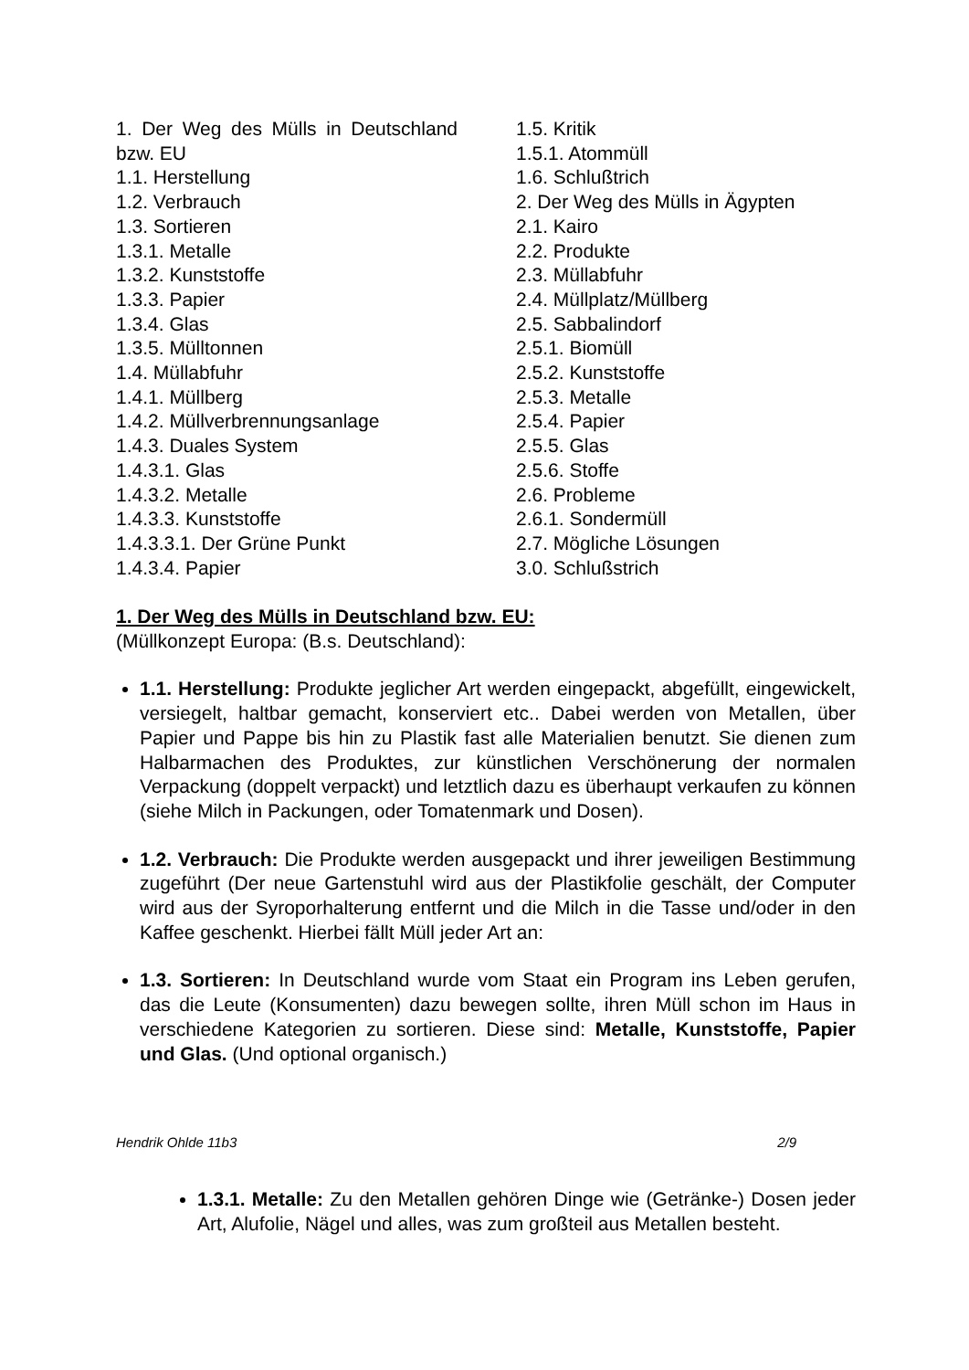1. Der Weg des Mülls in Deutschland bzw. EU
1.1. Herstellung
1.2. Verbrauch
1.3. Sortieren
1.3.1. Metalle
1.3.2. Kunststoffe
1.3.3. Papier
1.3.4. Glas
1.3.5. Mülltonnen
1.4. Müllabfuhr
1.4.1. Müllberg
1.4.2. Müllverbrennungsanlage
1.4.3. Duales System
1.4.3.1. Glas
1.4.3.2. Metalle
1.4.3.3. Kunststoffe
1.4.3.3.1. Der Grüne Punkt
1.4.3.4. Papier
1.5. Kritik
1.5.1. Atommüll
1.6. Schlußtrich
2. Der Weg des Mülls in Ägypten
2.1. Kairo
2.2. Produkte
2.3. Müllabfuhr
2.4. Müllplatz/Müllberg
2.5. Sabbalindorf
2.5.1. Biomüll
2.5.2. Kunststoffe
2.5.3. Metalle
2.5.4. Papier
2.5.5. Glas
2.5.6. Stoffe
2.6. Probleme
2.6.1. Sondermüll
2.7. Mögliche Lösungen
3.0. Schlußstrich
1. Der Weg des Mülls in Deutschland bzw. EU:
(Müllkonzept Europa: (B.s. Deutschland):
1.1. Herstellung: Produkte jeglicher Art werden eingepackt, abgefüllt, eingewickelt, versiegelt, haltbar gemacht, konserviert etc.. Dabei werden von Metallen, über Papier und Pappe bis hin zu Plastik fast alle Materialien benutzt. Sie dienen zum Halbarmachen des Produktes, zur künstlichen Verschönerung der normalen Verpackung (doppelt verpackt) und letztlich dazu es überhaupt verkaufen zu können (siehe Milch in Packungen, oder Tomatenmark und Dosen).
1.2. Verbrauch: Die Produkte werden ausgepackt und ihrer jeweiligen Bestimmung zugeführt (Der neue Gartenstuhl wird aus der Plastikfolie geschält, der Computer wird aus der Syroporhalterung entfernt und die Milch in die Tasse und/oder in den Kaffee geschenkt. Hierbei fällt Müll jeder Art an:
1.3. Sortieren: In Deutschland wurde vom Staat ein Program ins Leben gerufen, das die Leute (Konsumenten) dazu bewegen sollte, ihren Müll schon im Haus in verschiedene Kategorien zu sortieren. Diese sind: Metalle, Kunststoffe, Papier und Glas. (Und optional organisch.)
Hendrik Ohlde 11b3 2/9
1.3.1. Metalle: Zu den Metallen gehören Dinge wie (Getränke-) Dosen jeder Art, Alufolie, Nägel und alles, was zum großteil aus Metallen besteht.